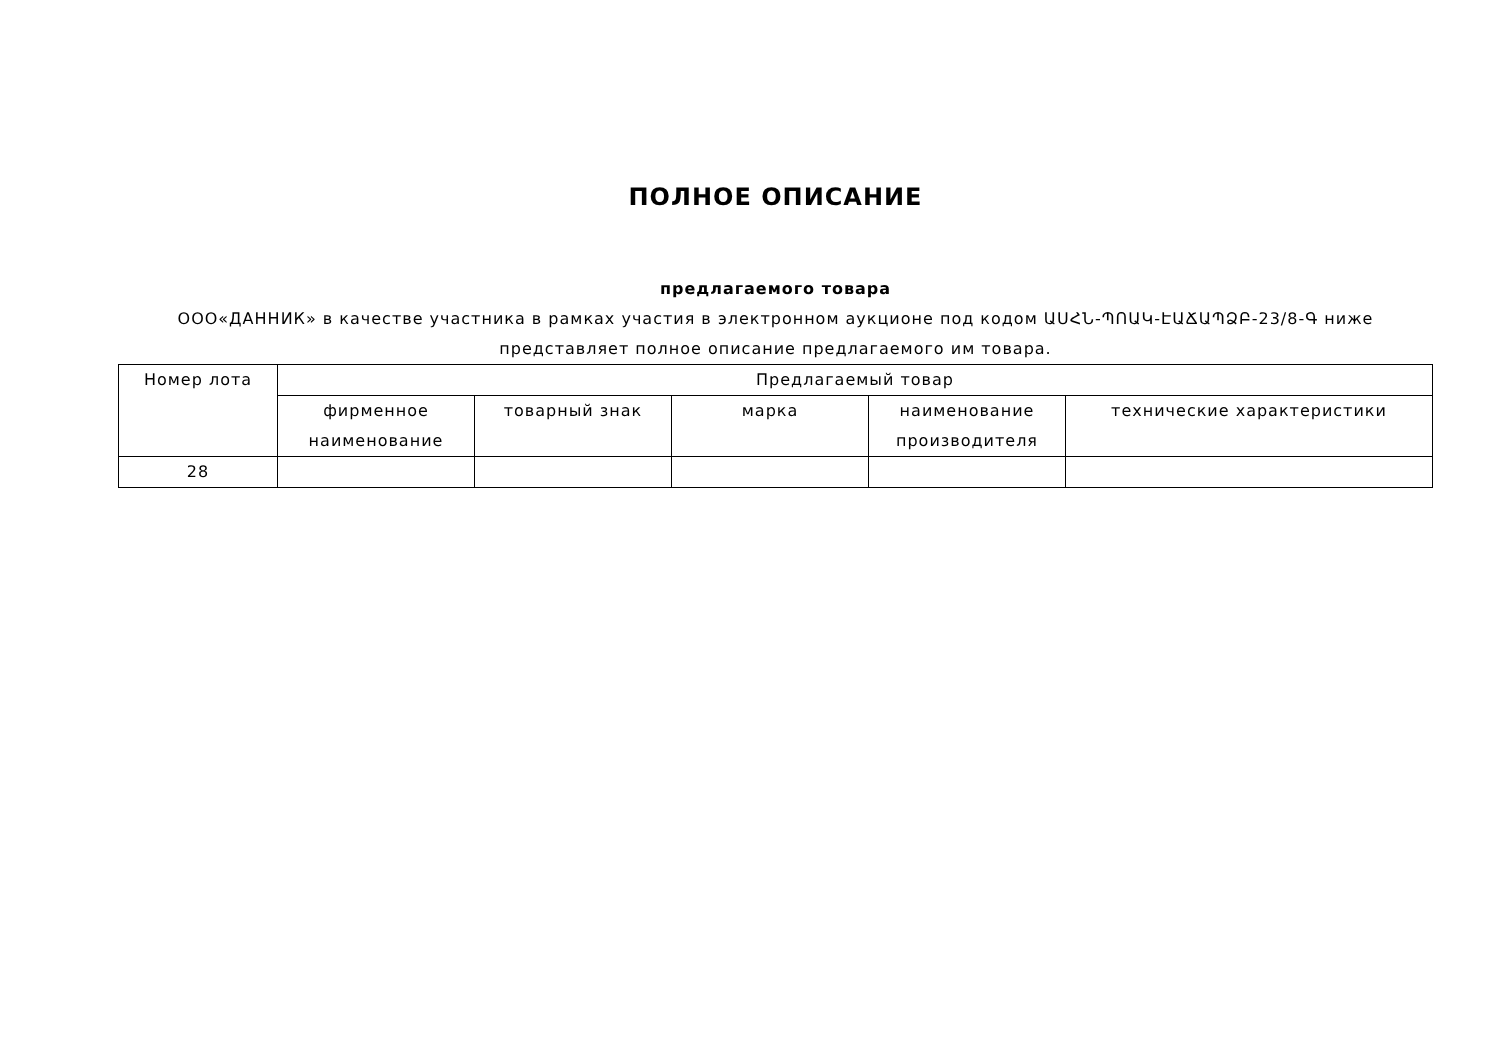ПОЛНОЕ ОПИСАНИЕ
предлагаемого товара
ООО«ДАННИК» в качестве участника в рамках участия в электронном аукционе под кодом ԱՍՀՆ-ՊՈԱԿ-ԷԱՃԱՊՁԲ-23/8-Գ ниже представляет полное описание предлагаемого им товара.
| Номер лота | Предлагаемый товар | | | | |
| --- | --- | --- | --- | --- | --- |
| | фирменное наименование | товарный знак | марка | наименование производителя | технические характеристики |
| 28 | | | | | |